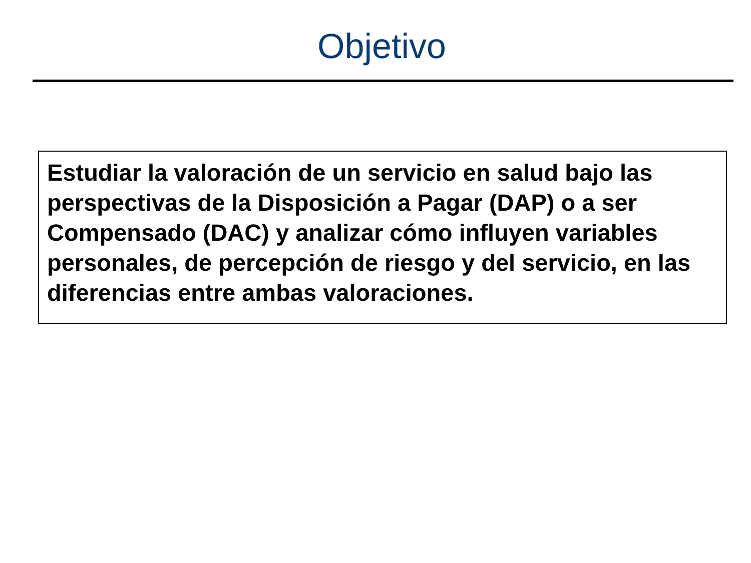Objetivo
Estudiar la valoración de un servicio en salud bajo las perspectivas de la Disposición a Pagar (DAP) o a ser Compensado (DAC) y analizar cómo influyen variables personales, de percepción de riesgo y del servicio, en las diferencias entre ambas valoraciones.